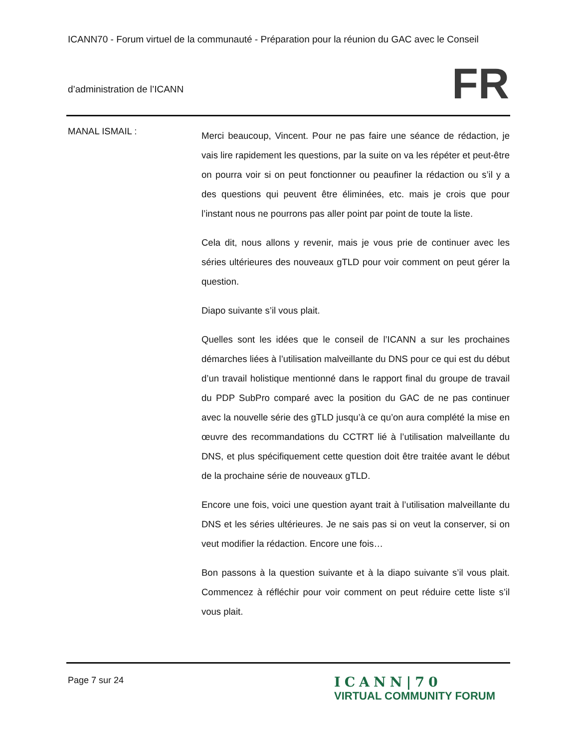ICANN70 - Forum virtuel de la communauté - Préparation pour la réunion du GAC avec le Conseil
d’administration de l’ICANN
FR
MANAL ISMAIL :
Merci beaucoup, Vincent. Pour ne pas faire une séance de rédaction, je vais lire rapidement les questions, par la suite on va les répéter et peut-être on pourra voir si on peut fonctionner ou peaufiner la rédaction ou s’il y a des questions qui peuvent être éliminées, etc. mais je crois que pour l’instant nous ne pourrons pas aller point par point de toute la liste.
Cela dit, nous allons y revenir, mais je vous prie de continuer avec les séries ultérieures des nouveaux gTLD pour voir comment on peut gérer la question.
Diapo suivante s’il vous plait.
Quelles sont les idées que le conseil de l’ICANN a sur les prochaines démarches liées à l’utilisation malveillante du DNS pour ce qui est du début d’un travail holistique mentionné dans le rapport final du groupe de travail du PDP SubPro comparé avec la position du GAC de ne pas continuer avec la nouvelle série des gTLD jusqu’à ce qu’on aura complété la mise en œuvre des recommandations du CCTRT lié à l’utilisation malveillante du DNS, et plus spécifiquement cette question doit être traitée avant le début de la prochaine série de nouveaux gTLD.
Encore une fois, voici une question ayant trait à l’utilisation malveillante du DNS et les séries ultérieures. Je ne sais pas si on veut la conserver, si on veut modifier la rédaction. Encore une fois…
Bon passons à la question suivante et à la diapo suivante s’il vous plait. Commencez à réfléchir pour voir comment on peut réduire cette liste s’il vous plait.
Page 7 sur 24
ICANN|70
VIRTUAL COMMUNITY FORUM